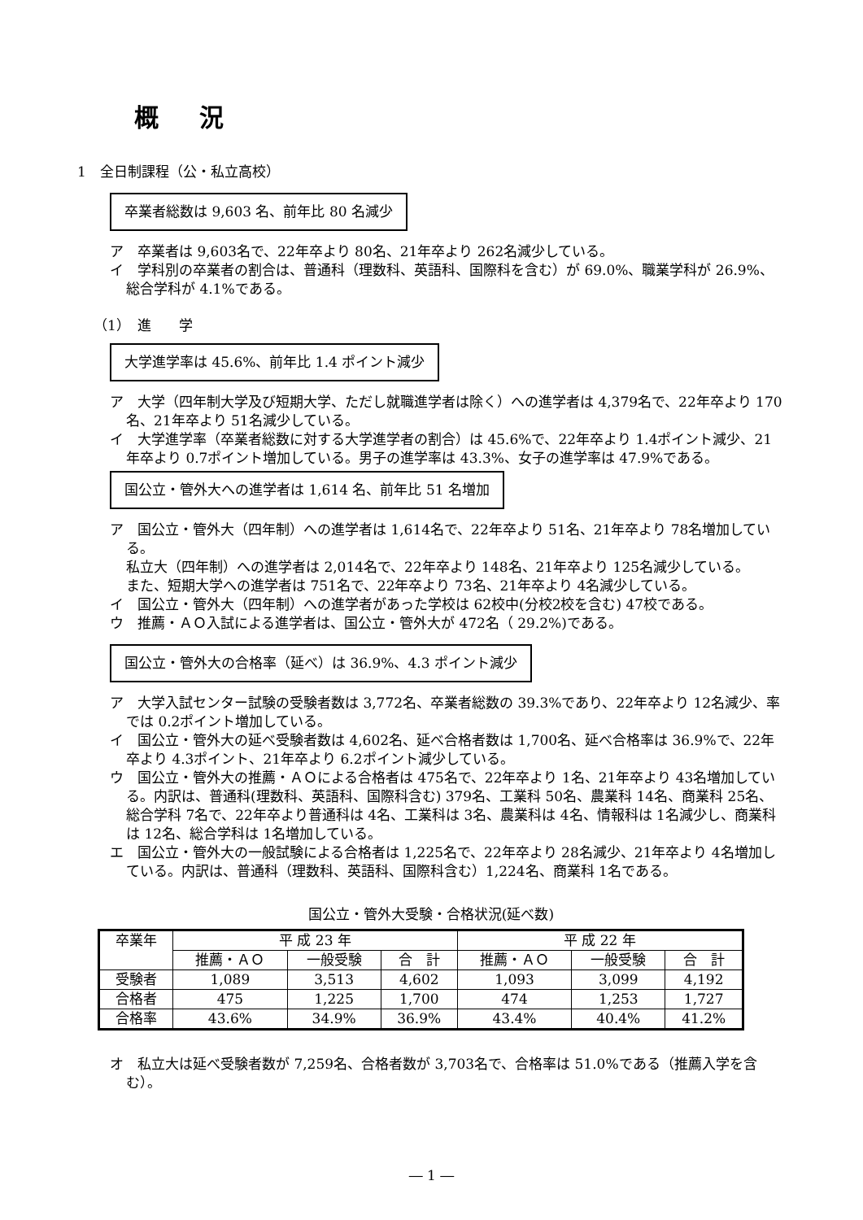概況
1　全日制課程（公・私立高校）
卒業者総数は 9,603 名、前年比 80 名減少
ア　卒業者は 9,603名で、22年卒より 80名、21年卒より 262名減少している。
イ　学科別の卒業者の割合は、普通科（理数科、英語科、国際科を含む）が 69.0%、職業学科が 26.9%、総合学科が 4.1%である。
（1）　進　　学
大学進学率は 45.6%、前年比 1.4 ポイント減少
ア　大学（四年制大学及び短期大学、ただし就職進学者は除く）への進学者は 4,379名で、22年卒より 170名、21年卒より 51名減少している。
イ　大学進学率（卒業者総数に対する大学進学者の割合）は 45.6%で、22年卒より 1.4ポイント減少、21年卒より 0.7ポイント増加している。男子の進学率は 43.3%、女子の進学率は 47.9%である。
国公立・管外大への進学者は 1,614 名、前年比 51 名増加
ア　国公立・管外大（四年制）への進学者は 1,614名で、22年卒より 51名、21年卒より 78名増加している。
私立大（四年制）への進学者は 2,014名で、22年卒より 148名、21年卒より 125名減少している。
また、短期大学への進学者は 751名で、22年卒より 73名、21年卒より 4名減少している。
イ　国公立・管外大（四年制）への進学者があった学校は 62校中(分校2校を含む) 47校である。
ウ　推薦・ＡＯ入試による進学者は、国公立・管外大が 472名（ 29.2%)である。
国公立・管外大の合格率（延べ）は 36.9%、4.3 ポイント減少
ア　大学入試センター試験の受験者数は 3,772名、卒業者総数の 39.3%であり、22年卒より 12名減少、率では 0.2ポイント増加している。
イ　国公立・管外大の延べ受験者数は 4,602名、延べ合格者数は 1,700名、延べ合格率は 36.9%で、22年卒より 4.3ポイント、21年卒より 6.2ポイント減少している。
ウ　国公立・管外大の推薦・ＡＯによる合格者は 475名で、22年卒より 1名、21年卒より 43名増加している。内訳は、普通科(理数科、英語科、国際科含む) 379名、工業科 50名、農業科 14名、商業科 25名、総合学科 7名で、22年卒より普通科は 4名、工業科は 3名、農業科は 4名、情報科は 1名減少し、商業科は 12名、総合学科は 1名増加している。
エ　国公立・管外大の一般試験による合格者は 1,225名で、22年卒より 28名減少、21年卒より 4名増加している。内訳は、普通科（理数科、英語科、国際科含む）1,224名、商業科 1名である。
国公立・管外大受験・合格状況(延べ数)
| 卒業年 | 平 成 23 年 | | | 平 成 22 年 | | |
| --- | --- | --- | --- | --- | --- | --- |
| | 推薦・ＡＯ | 一般受験 | 合 計 | 推薦・ＡＯ | 一般受験 | 合 計 |
| 受験者 | 1,089 | 3,513 | 4,602 | 1,093 | 3,099 | 4,192 |
| 合格者 | 475 | 1,225 | 1,700 | 474 | 1,253 | 1,727 |
| 合格率 | 43.6% | 34.9% | 36.9% | 43.4% | 40.4% | 41.2% |
オ　私立大は延べ受験者数が 7,259名、合格者数が 3,703名で、合格率は 51.0%である（推薦入学を含む）。
― 1 ―